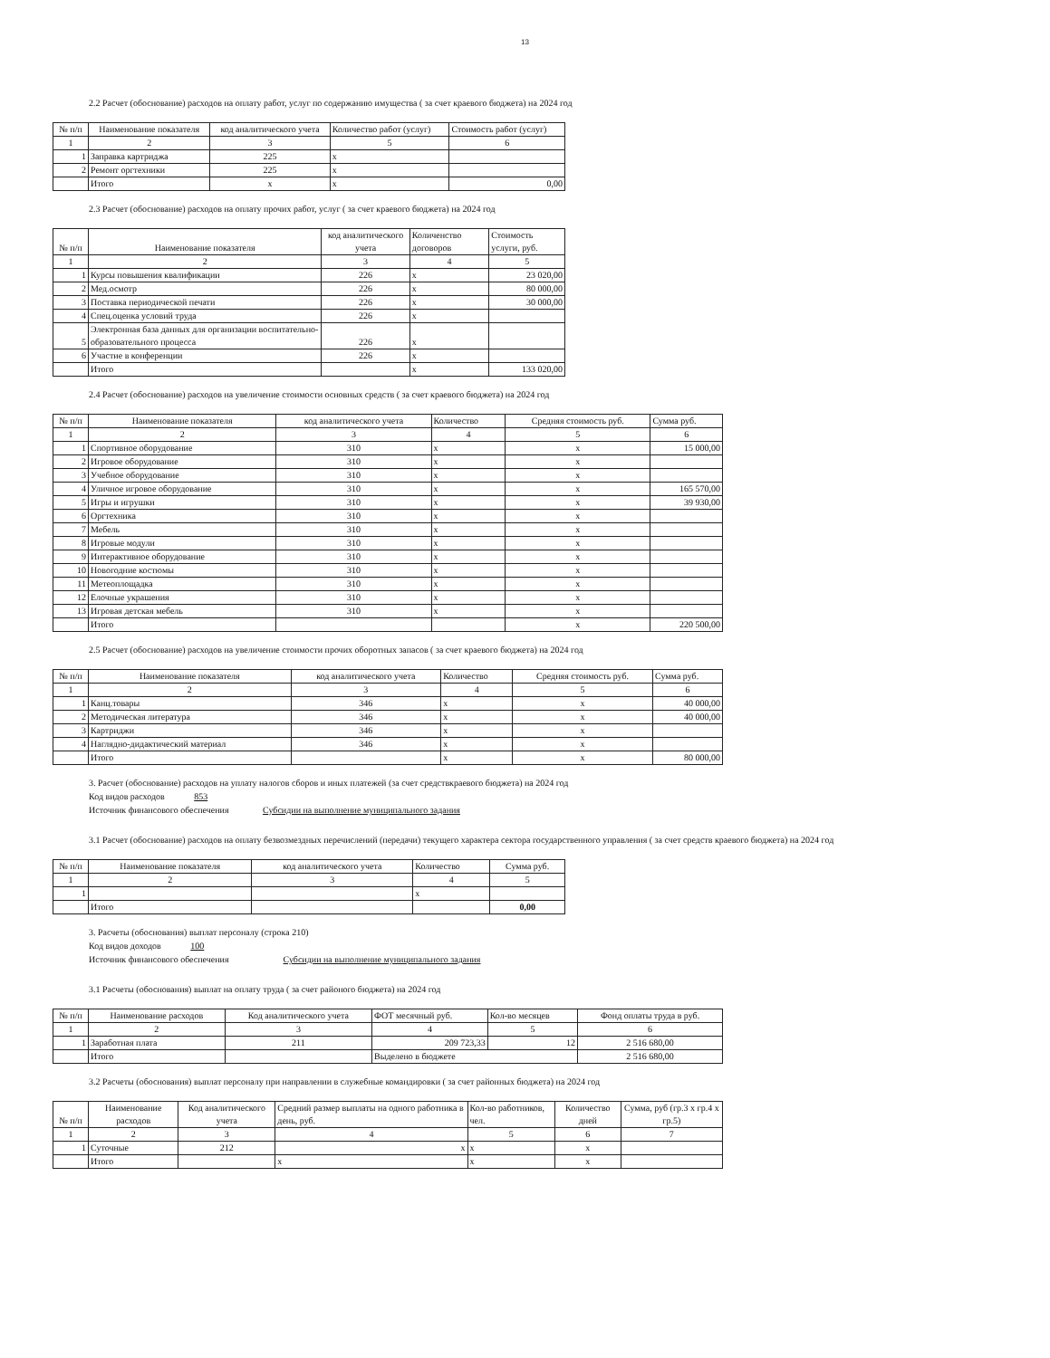13
2.2 Расчет (обоснование) расходов на оплату работ, услуг по содержанию имущества ( за счет краевого бюджета) на 2024 год
| № п/п | Наименование показателя | код аналитического учета | Количество работ (услуг) | Стоимость работ (услуг) |
| --- | --- | --- | --- | --- |
| 1 | 2 | 3 | 5 | 6 |
| 1 | Заправка картриджа | 225 | х | |
| 2 | Ремонт оргтехники | 225 | х | |
| | Итого | х | х | 0,00 |
2.3 Расчет (обоснование) расходов на оплату прочих работ, услуг ( за счет краевого бюджета) на 2024 год
| № п/п | Наименование показателя | код аналитического учета | Количенство договоров | Стоимость услуги, руб. |
| --- | --- | --- | --- | --- |
| 1 | 2 | 3 | 4 | 5 |
| 1 | Курсы повышения квалификации | 226 | х | 23 020,00 |
| 2 | Мед.осмотр | 226 | х | 80 000,00 |
| 3 | Поставка периодической печати | 226 | х | 30 000,00 |
| 4 | Спец.оценка условий труда | 226 | х | |
| 5 | Электронная база данных для организации воспитательно-образовательного процесса | 226 | х | |
| 6 | Участие в конференции | 226 | х | |
| | Итого | | х | 133 020,00 |
2.4 Расчет (обоснование) расходов на увеличение стоимости основных средств ( за счет краевого бюджета) на 2024 год
| № п/п | Наименование показателя | код аналитического учета | Количество | Средняя стоимость руб. | Сумма руб. |
| --- | --- | --- | --- | --- | --- |
| 1 | 2 | 3 | 4 | 5 | 6 |
| 1 | Спортивное оборудование | 310 | х | х | 15 000,00 |
| 2 | Игровое оборудование | 310 | х | х | |
| 3 | Учебное оборудование | 310 | х | х | |
| 4 | Уличное игровое оборудование | 310 | х | х | 165 570,00 |
| 5 | Игры и игрушки | 310 | х | х | 39 930,00 |
| 6 | Оргтехника | 310 | х | х | |
| 7 | Мебель | 310 | х | х | |
| 8 | Игровые модули | 310 | х | х | |
| 9 | Интерактивное оборудование | 310 | х | х | |
| 10 | Новогодние костюмы | 310 | х | х | |
| 11 | Метеоплощадка | 310 | х | х | |
| 12 | Елочные украшения | 310 | х | х | |
| 13 | Игровая детская мебель | 310 | х | х | |
| | Итого | | | х | 220 500,00 |
2.5 Расчет (обоснование) расходов на увеличение стоимости прочих оборотных запасов ( за счет краевого бюджета) на 2024 год
| № п/п | Наименование показателя | код аналитического учета | Количество | Средняя стоимость руб. | Сумма руб. |
| --- | --- | --- | --- | --- | --- |
| 1 | 2 | 3 | 4 | 5 | 6 |
| 1 | Канц.товары | 346 | х | х | 40 000,00 |
| 2 | Методическая литература | 346 | х | х | 40 000,00 |
| 3 | Картриджи | 346 | х | х | |
| 4 | Наглядно-дидактический материал | 346 | х | х | |
| | Итого | | х | х | 80 000,00 |
3. Расчет (обоснование) расходов на уплату налогов сборов и иных платежей (за счет средствкраевого бюджета) на 2024 год
Код видов расходов 853
Источник финансового обеспечения Субсидии на выполнение муниципального задания
3.1 Расчет (обоснование) расходов на оплату безвозмездных перечислений (передачи) текущего характера сектора государственного управления ( за счет средств краевого бюджета) на 2024 год
| № п/п | Наименование показателя | код аналитического учета | Количество | Сумма руб. |
| --- | --- | --- | --- | --- |
| 1 | 2 | 3 | 4 | 5 |
| 1 | | | х | |
| | Итого | | | 0,00 |
3. Расчеты (обоснования) выплат персоналу (строка 210)
Код видов доходов 100
Источник финансового обеспечения Субсидии на выполнение муниципального задания
3.1 Расчеты (обоснования) выплат на оплату труда ( за счет районого бюджета) на 2024 год
| № п/п | Наименование расходов | Код аналитического учета | ФОТ месячный руб. | Кол-во месяцев | Фонд оплаты труда в руб. |
| --- | --- | --- | --- | --- | --- |
| 1 | 2 | 3 | 4 | 5 | 6 |
| 1 | Заработная плата | 211 | 209 723,33 | 12 | 2 516 680,00 |
| | Итого | | Выделено в бюджете | | 2 516 680,00 |
3.2 Расчеты (обоснования) выплат персоналу при направлении в служебные командировки ( за счет районных бюджета) на 2024 год
| № п/п | Наименование расходов | Код аналитического учета | Средний размер выплаты на одного работника в день, руб. | Кол-во работников, чел. | Количество дней | Сумма, руб (гр.3 х гр.4 х гр.5) |
| --- | --- | --- | --- | --- | --- | --- |
| 1 | 2 | 3 | 4 | 5 | 6 | 7 |
| 1 | Суточные | 212 | х | х | х | |
| | Итого | | х | х | х | |